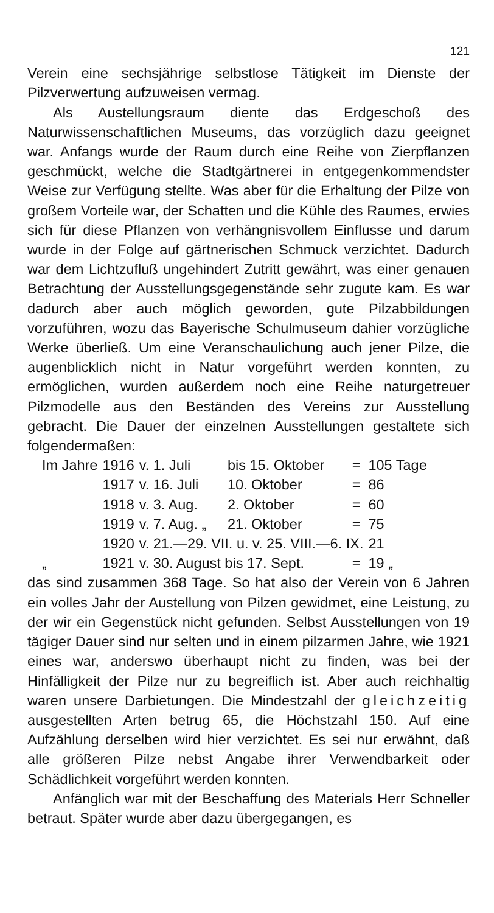121
Verein eine sechsjährige selbstlose Tätigkeit im Dienste der Pilzverwertung aufzuweisen vermag.
Als Austellungsraum diente das Erdgeschoß des Naturwissenschaftlichen Museums, das vorzüglich dazu geeignet war. Anfangs wurde der Raum durch eine Reihe von Zierpflanzen geschmückt, welche die Stadtgärtnerei in entgegenkommendster Weise zur Verfügung stellte. Was aber für die Erhaltung der Pilze von großem Vorteile war, der Schatten und die Kühle des Raumes, erwies sich für diese Pflanzen von verhängnisvollem Einflusse und darum wurde in der Folge auf gärtnerischen Schmuck verzichtet. Dadurch war dem Lichtzufluß ungehindert Zutritt gewährt, was einer genauen Betrachtung der Ausstellungsgegenstände sehr zugute kam. Es war dadurch aber auch möglich geworden, gute Pilzabbildungen vorzuführen, wozu das Bayerische Schulmuseum dahier vorzügliche Werke überließ. Um eine Veranschaulichung auch jener Pilze, die augenblicklich nicht in Natur vorgeführt werden konnten, zu ermöglichen, wurden außerdem noch eine Reihe naturgetreuer Pilzmodelle aus den Beständen des Vereins zur Ausstellung gebracht. Die Dauer der einzelnen Ausstellungen gestaltete sich folgendermaßen:
| Im Jahre | 1916 | v. 1. Juli | bis 15. Oktober | = | 105 Tage |
| | 1917 | v. 16. Juli | 10. Oktober | = | 86 |
| | 1918 | v. 3. Aug. | 2. Oktober | = | 60 |
| | 1919 | v. 7. Aug. „ | 21. Oktober | = | 75 |
| | 1920 | v. 21.—29. VII. u. v. 25. VIII.—6. IX. | | | 21 |
| „ | 1921 | v. 30. August bis 17. Sept. | | = | 19 „ |
das sind zusammen 368 Tage. So hat also der Verein von 6 Jahren ein volles Jahr der Austellung von Pilzen gewidmet, eine Leistung, zu der wir ein Gegenstück nicht gefunden. Selbst Ausstellungen von 19 tägiger Dauer sind nur selten und in einem pilzarmen Jahre, wie 1921 eines war, anderswo überhaupt nicht zu finden, was bei der Hinfälligkeit der Pilze nur zu begreiflich ist. Aber auch reichhaltig waren unsere Darbietungen. Die Mindestzahl der gleichzeitig ausgestellten Arten betrug 65, die Höchstzahl 150. Auf eine Aufzählung derselben wird hier verzichtet. Es sei nur erwähnt, daß alle größeren Pilze nebst Angabe ihrer Verwendbarkeit oder Schädlichkeit vorgeführt werden konnten.
Anfänglich war mit der Beschaffung des Materials Herr Schneller betraut. Später wurde aber dazu übergegangen, es